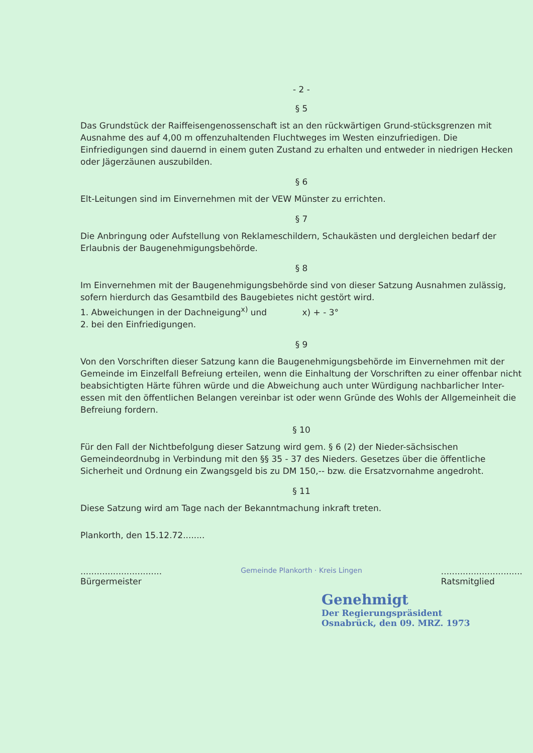- 2 -
§ 5
Das Grundstück der Raiffeisengenossenschaft ist an den rückwärtigen Grund-stücksgrenzen mit Ausnahme des auf 4,00 m offenzuhaltenden Fluchtweges im Westen einzufriedigen. Die Einfriedigungen sind dauernd in einem guten Zustand zu erhalten und entweder in niedrigen Hecken oder Jägerzäunen auszubilden.
§ 6
Elt-Leitungen sind im Einvernehmen mit der VEW Münster zu errichten.
§ 7
Die Anbringung oder Aufstellung von Reklameschildern, Schaukästen und dergleichen bedarf der Erlaubnis der Baugenehmigungsbehörde.
§ 8
Im Einvernehmen mit der Baugenehmigungsbehörde sind von dieser Satzung Ausnahmen zulässig, sofern hierdurch das Gesamtbild des Baugebietes nicht gestört wird.
1. Abweichungen in der Dachneigung<sup>x)</sup> und x) + - 3°
2. bei den Einfriedigungen.
§ 9
Von den Vorschriften dieser Satzung kann die Baugenehmigungsbehörde im Einvernehmen mit der Gemeinde im Einzelfall Befreiung erteilen, wenn die Einhaltung der Vorschriften zu einer offenbar nicht beabsichtigten Härte führen würde und die Abweichung auch unter Würdigung nachbarlicher Inter-essen mit den öffentlichen Belangen vereinbar ist oder wenn Gründe des Wohls der Allgemeinheit die Befreiung fordern.
§ 10
Für den Fall der Nichtbefolgung dieser Satzung wird gem. § 6 (2) der Nieder-sächsischen Gemeindeordnubg in Verbindung mit den §§ 35 - 37 des Nieders. Gesetzes über die öffentliche Sicherheit und Ordnung ein Zwangsgeld bis zu DM 150,-- bzw. die Ersatzvornahme angedroht.
§ 11
Diese Satzung wird am Tage nach der Bekanntmachung inkraft treten.
Plankorth, den 15.12.72........
..............................
Bürgermeister
Gemeinde Plankorth · Kreis Lingen
..............................
Ratsmitglied
Genehmigt
Der Regierungspräsident
Osnabrück, den 09. MRZ. 1973